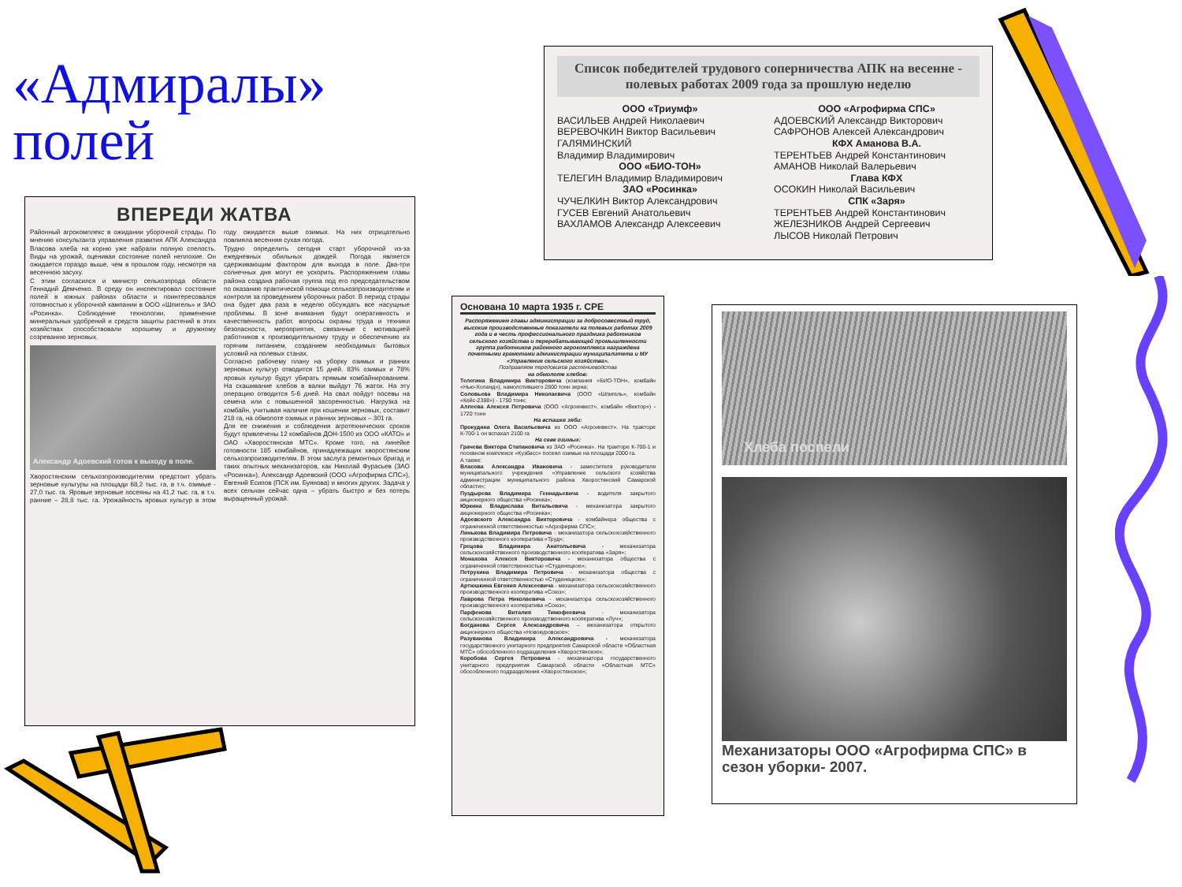«Адмиралы» полей
ВПЕРЕДИ ЖАТВА
Районный агрокомплекс в ожидании уборочной страды. По мнению консультанта управления развития АПК Александра Власова хлеба на корню уже набрали полную спелость. Виды на урожай, оценивая состояние полей неплохие. Он ожидается гораздо выше, чем в прошлом году, несмотря на весеннюю засуху.
С этим согласился и министр сельхозпрода области Геннадий Демченко. В среду он инспектировал состояние полей в южных районах области и поинтересовался готовностью к уборочной кампании в ООО «Шпигель» и ЗАО «Росинка». Соблюдение технологии, применение минеральных удобрений и средств защиты растений в этих хозяйствах способствовали хорошему и дружному созреванию зерновых.
Александр Адоевский готов к выходу в поле.
Хворостянским сельхозпроизводителям предстоит убрать зерновые культуры на площади 68,2 тыс. га, в т.ч. озимые - 27,0 тыс. га. Яровые зерновые посеяны на 41,2 тыс. га, в т.ч. ранние – 28,8 тыс. га. Урожайность яровых культур в этом году ожидается выше озимых. На них отрицательно повлияла весенняя сухая погода.
Трудно определить сегодня старт уборочной из-за ежедневных обильных дождей. Погода является сдерживающим фактором для выхода в поле. Два-три солнечных дня могут ее ускорить. Распоряжением главы района создана рабочая группа под его председательством по оказанию практической помощи сельхозпроизводителям и контроля за проведением уборочных работ. В период страды она будет два раза в неделю обсуждать все насущные проблемы. В зоне внимания будут оперативность и качественность работ, вопросы охраны труда и техники безопасности, мероприятия, связанные с мотивацией работников к производительному труду и обеспечению их горячим питанием, созданием необходимых бытовых условий на полевых станах.
Согласно рабочему плану на уборку озимых и ранних зерновых культур отводится 15 дней. 83% озимых и 78% яровых культур будут убирать прямым комбайнированием. На скашивание хлебов в валки выйдут 76 жаток. На эту операцию отводится 5-6 дней. На свал пойдут посевы на семена или с повышенной засоренностью. Нагрузка на комбайн, учитывая наличие при кошении зерновых, составит 218 га, на обмолоте озимых и ранних зерновых – 301 га.
Для ее снижения и соблюдения агротехнических сроков будут привлечены 12 комбайнов ДОН-1500 из ООО «КАТО» и ОАО «Хворостянская МТС». Кроме того, на линейке готовности 185 комбайнов, принадлежащих хворостянским сельхозпроизводителям. В этом заслуга ремонтных бригад и таких опытных механизаторов, как Николай Фурасьев (ЗАО «Росинка»), Александр Адоевский (ООО «Агрофирма СПС»), Евгений Есипов (ПСК им. Буянова) и многих других. Задача у всех сельчан сейчас одна – убрать быстро и без потерь выращенный урожай.
Список победителей трудового соперничества АПК на весенне - полевых работах 2009 года за прошлую неделю
ООО «Триумф»
ВАСИЛЬЕВ Андрей Николаевич
ВЕРЕВОЧКИН Виктор Васильевич
ГАЛЯМИНСКИЙ
Владимир Владимирович
ООО «БИО-ТОН»
ТЕЛЕГИН Владимир Владимирович
ЗАО «Росинка»
ЧУЧЕЛКИН Виктор Александрович
ГУСЕВ Евгений Анатольевич
ВАХЛАМОВ Александр Алексеевич
ООО «Агрофирма СПС»
АДОЕВСКИЙ Александр Викторович
САФРОНОВ Алексей Александрович
КФХ Аманова В.А.
ТЕРЕНТЬЕВ Андрей Константинович
АМАНОВ Николай Валерьевич
Глава КФХ
ОСОКИН Николай Васильевич
СПК «Заря»
ТЕРЕНТЬЕВ Андрей Константинович
ЖЕЛЕЗНИКОВ Андрей Сергеевич
ЛЫСОВ Николай Петрович
Основана 10 марта 1935 г. СРЕ
Распоряжением главы администрации за добросовестный труд, высокие производственные показатели на полевых работах 2009 года и в честь профессионального праздника работников сельского хозяйства и перерабатывающей промышленности группа работников районного агрокомплекса награждена почетными грамотами администрации муниципалитета и МУ «Управление сельского хозяйства».
Поздравляем передовиков растениеводства
на обмолоте хлебов:
Телегина Владимира Викторовича (компания «БИО-ТОН», комбайн «Нью-Холанд»), намолотившего 2800 тонн зерна;
Соловьева Владимира Николаевича (ООО «Шпигель», комбайн «Кейс-2388») - 1750 тонн;
Алпеева Алексея Петровича (ООО «Агроинвест», комбайн «Вектор») - 1720 тонн
На вспашке зяби:
Прокудина Олега Васильевича из ООО «Агроинвест». На тракторе К-700-1 он вспахал 2100 га
На севе озимых:
Грачева Виктора Стапановича из ЗАО «Росинка». На тракторе К-700-1 и посевном комплексе «Кузбасс» посеял озимые на площади 2000 га.
А также:
Власова Александра Ивановича - заместителя руководителя муниципального учреждения «Управление сельского хозяйства администрации муниципального района Хворостянский Самарской области»;
Пуздырева Владимира Геннадьевича - водителя закрытого акционерного общества «Росинка»;
Юркина Владислава Витальевича - механизатора закрытого акционерного общества «Росинка»;
Адоевского Александра Викторовича - комбайнера общества с ограниченной ответственностью «Агрофирма СПС»;
Линькова Владимира Петровича - механизатора сельскохозяйственного производственного кооператива «Труд»;
Грецова Владимира Анатольевича - механизатора сельскохозяйственного производственного кооператива «Заря»;
Монахова Алексея Викторовича - механизатора общества с ограниченной ответственностью «Студенецкое»;
Петрухина Владимира Петровича - механизатора общества с ограниченной ответственностью «Студенецкое»;
Артюшкина Евгения Алексеевича - механизатора сельскохозяйственного производственного кооператива «Союз»;
Лаврова Петра Николаевича - механизатора сельскохозяйственного производственного кооператива «Союз»;
Парфенова Виталия Тимофеевича - механизатора сельскохозяйственного производственного кооператива «Луч»;
Богданова Сергея Александровича – механизатора открытого акционерного общества «Новокуровское»;
Разуванова Владимира Александровича - механизатора государственного унитарного предприятия Самарской области «Областная МТС» обособленного подразделения «Хворостянское»;
Коробова Сергея Петровича - механизатора государственного унитарного предприятия Самарской области «Областная МТС» обособленного подразделения «Хворостянское»;
Хлеба поспели
Механизаторы ООО «Агрофирма СПС» в сезон уборки- 2007.